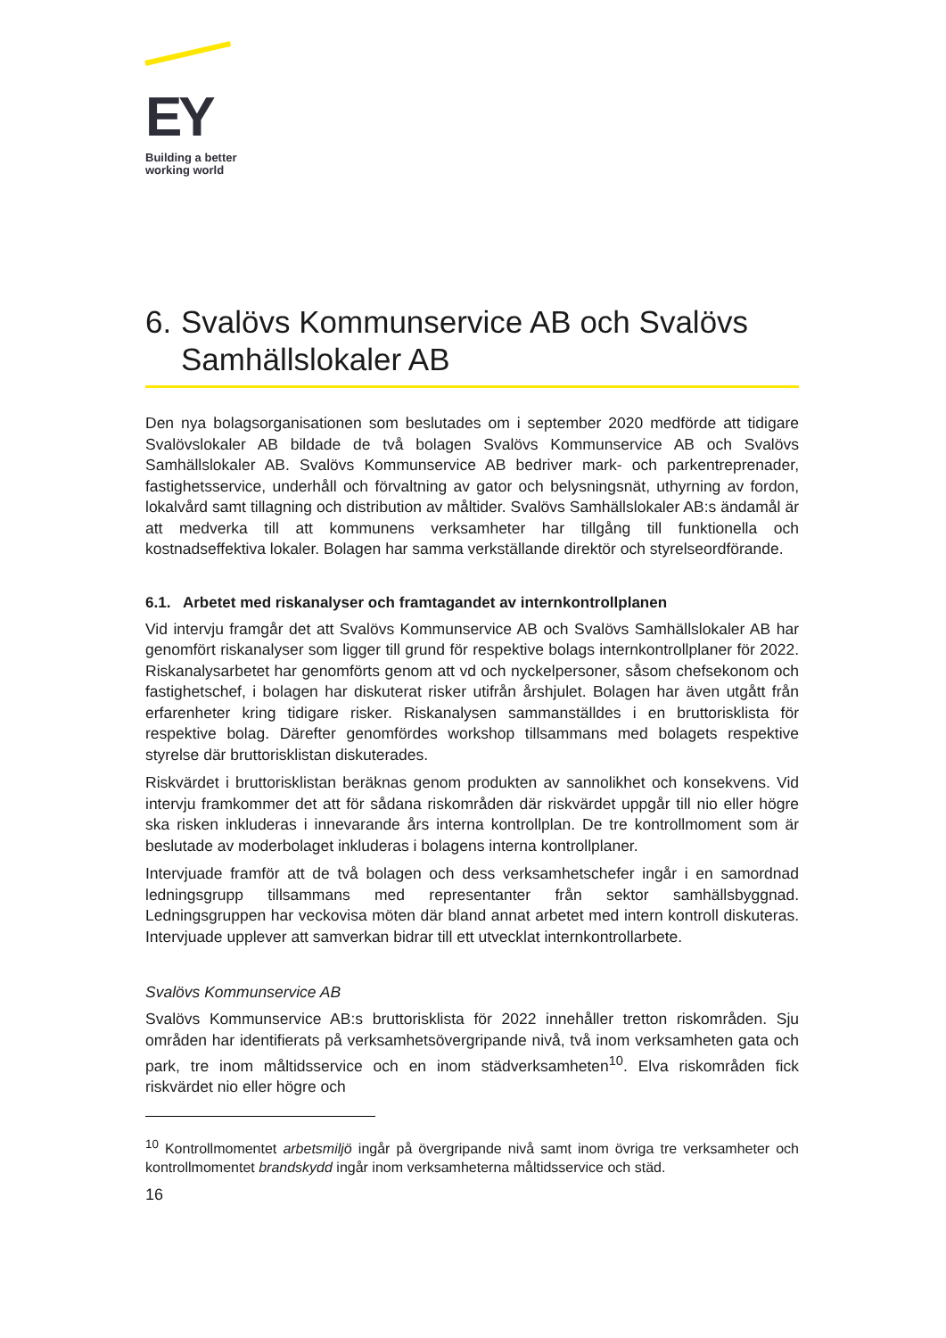EY
Building a better
working world
6.
Svalövs Kommunservice AB och Svalövs Samhällslokaler AB
Den nya bolagsorganisationen som beslutades om i september 2020 medförde att tidigare Svalövslokaler AB bildade de två bolagen Svalövs Kommunservice AB och Svalövs Samhällslokaler AB. Svalövs Kommunservice AB bedriver mark- och parkentreprenader, fastighetsservice, underhåll och förvaltning av gator och belysningsnät, uthyrning av fordon, lokalvård samt tillagning och distribution av måltider. Svalövs Samhällslokaler AB:s ändamål är att medverka till att kommunens verksamheter har tillgång till funktionella och kostnadseffektiva lokaler. Bolagen har samma verkställande direktör och styrelseordförande.
6.1. Arbetet med riskanalyser och framtagandet av internkontrollplanen
Vid intervju framgår det att Svalövs Kommunservice AB och Svalövs Samhällslokaler AB har genomfört riskanalyser som ligger till grund för respektive bolags internkontrollplaner för 2022. Riskanalysarbetet har genomförts genom att vd och nyckelpersoner, såsom chefsekonom och fastighetschef, i bolagen har diskuterat risker utifrån årshjulet. Bolagen har även utgått från erfarenheter kring tidigare risker. Riskanalysen sammanställdes i en bruttorisklista för respektive bolag. Därefter genomfördes workshop tillsammans med bolagets respektive styrelse där bruttorisklistan diskuterades.
Riskvärdet i bruttorisklistan beräknas genom produkten av sannolikhet och konsekvens. Vid intervju framkommer det att för sådana riskområden där riskvärdet uppgår till nio eller högre ska risken inkluderas i innevarande års interna kontrollplan. De tre kontrollmoment som är beslutade av moderbolaget inkluderas i bolagens interna kontrollplaner.
Intervjuade framför att de två bolagen och dess verksamhetschefer ingår i en samordnad ledningsgrupp tillsammans med representanter från sektor samhällsbyggnad. Ledningsgruppen har veckovisa möten där bland annat arbetet med intern kontroll diskuteras. Intervjuade upplever att samverkan bidrar till ett utvecklat internkontrollarbete.
Svalövs Kommunservice AB
Svalövs Kommunservice AB:s bruttorisklista för 2022 innehåller tretton riskområden. Sju områden har identifierats på verksamhetsövergripande nivå, två inom verksamheten gata och park, tre inom måltidsservice och en inom städverksamheten<sup>10</sup>. Elva riskområden fick riskvärdet nio eller högre och
<sup>10</sup> Kontrollmomentet arbetsmiljö ingår på övergripande nivå samt inom övriga tre verksamheter och kontrollmomentet brandskydd ingår inom verksamheterna måltidsservice och städ.
16